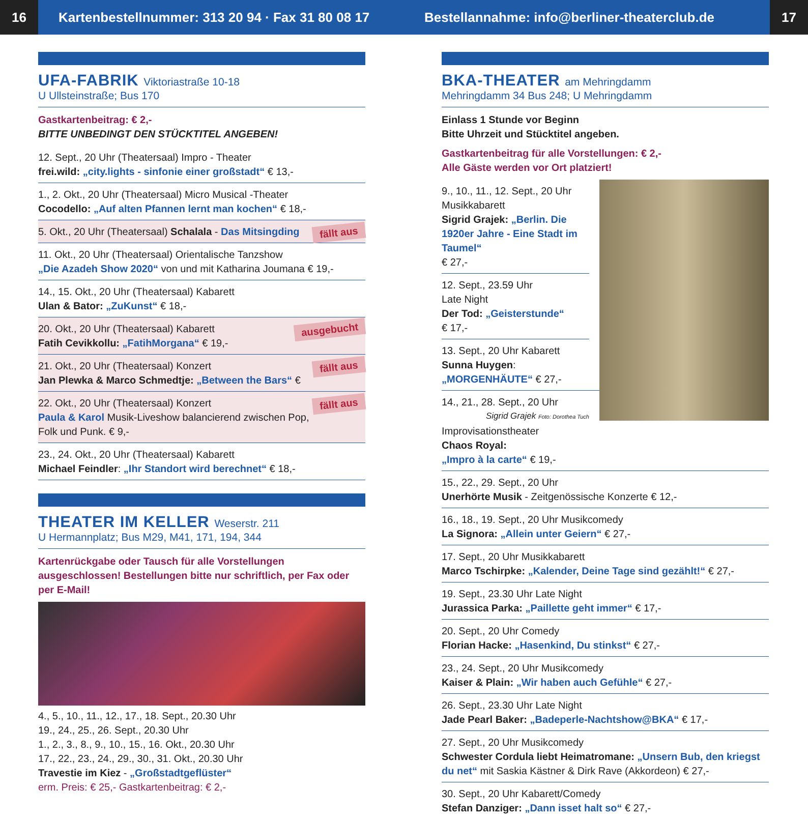16
Kartenbestellnummer: 313 20 94 · Fax 31 80 08 17
Bestellannahme: info@berliner-theaterclub.de
17
UFA-FABRIK Viktoriastraße 10-18
U Ullsteinstraße; Bus 170
Gastkartenbeitrag: € 2,-
BITTE UNBEDINGT DEN STÜCKTITEL ANGEBEN!
12. Sept., 20 Uhr (Theatersaal) Impro - Theater
frei.wild: „city.lights - sinfonie einer großstadt“ € 13,-
1., 2. Okt., 20 Uhr (Theatersaal) Micro Musical -Theater
Cocodello: „Auf alten Pfannen lernt man kochen“ € 18,-
fällt aus 5. Okt., 20 Uhr (Theatersaal) Schalala - Das Mitsingding
11. Okt., 20 Uhr (Theatersaal) Orientalische Tanzshow
„Die Azadeh Show 2020“ von und mit Katharina Joumana € 19,-
14., 15. Okt., 20 Uhr (Theatersaal) Kabarett
Ulan & Bator: „ZuKunst“ € 18,-
ausgebucht 20. Okt., 20 Uhr (Theatersaal) Kabarett
Fatih Cevikkollu: „FatihMorgana“ € 19,-
fällt aus 21. Okt., 20 Uhr (Theatersaal) Konzert
Jan Plewka & Marco Schmedtje: „Between the Bars“ €
fällt aus 22. Okt., 20 Uhr (Theatersaal) Konzert
Paula & Karol Musik-Liveshow balancierend zwischen Pop, Folk und Punk. € 9,-
23., 24. Okt., 20 Uhr (Theatersaal) Kabarett
Michael Feindler: „Ihr Standort wird berechnet“ € 18,-
THEATER IM KELLER Weserstr. 211
U Hermannplatz; Bus M29, M41, 171, 194, 344
Kartenrückgabe oder Tausch für alle Vorstellungen ausgeschlossen! Bestellungen bitte nur schriftlich, per Fax oder per E-Mail!
4., 5., 10., 11., 12., 17., 18. Sept., 20.30 Uhr
19., 24., 25., 26. Sept., 20.30 Uhr
1., 2., 3., 8., 9., 10., 15., 16. Okt., 20.30 Uhr
17., 22., 23., 24., 29., 30., 31. Okt., 20.30 Uhr
Travestie im Kiez - „Großstadtgeflüster“
erm. Preis: € 25,- Gastkartenbeitrag: € 2,-
BKA-THEATER am Mehringdamm
Mehringdamm 34 Bus 248; U Mehringdamm
Einlass 1 Stunde vor Beginn
Bitte Uhrzeit und Stücktitel angeben.
Gastkartenbeitrag für alle Vorstellungen: € 2,-
Alle Gäste werden vor Ort platziert!
9., 10., 11., 12. Sept., 20 Uhr
Musikkabarett
Sigrid Grajek: „Berlin. Die 1920er Jahre - Eine Stadt im Taumel“
€ 27,-
12. Sept., 23.59 Uhr
Late Night
Der Tod: „Geisterstunde“
€ 17,-
13. Sept., 20 Uhr Kabarett
Sunna Huygen:
„MORGENHÄUTE“ € 27,-
14., 21., 28. Sept., 20 Uhr Sigrid Grajek Foto: Dorothea Tuch
Improvisationstheater
Chaos Royal:
„Impro à la carte“ € 19,-
15., 22., 29. Sept., 20 Uhr
Unerhörte Musik - Zeitgenössische Konzerte € 12,-
16., 18., 19. Sept., 20 Uhr Musikcomedy
La Signora: „Allein unter Geiern“ € 27,-
17. Sept., 20 Uhr Musikkabarett
Marco Tschirpke: „Kalender, Deine Tage sind gezählt!“ € 27,-
19. Sept., 23.30 Uhr Late Night
Jurassica Parka: „Paillette geht immer“ € 17,-
20. Sept., 20 Uhr Comedy
Florian Hacke: „Hasenkind, Du stinkst“ € 27,-
23., 24. Sept., 20 Uhr Musikcomedy
Kaiser & Plain: „Wir haben auch Gefühle“ € 27,-
26. Sept., 23.30 Uhr Late Night
Jade Pearl Baker: „Badeperle-Nachtshow@BKA“ € 17,-
27. Sept., 20 Uhr Musikcomedy
Schwester Cordula liebt Heimatromane: „Unsern Bub, den kriegst du net“ mit Saskia Kästner & Dirk Rave (Akkordeon) € 27,-
30. Sept., 20 Uhr Kabarett/Comedy
Stefan Danziger: „Dann isset halt so“ € 27,-